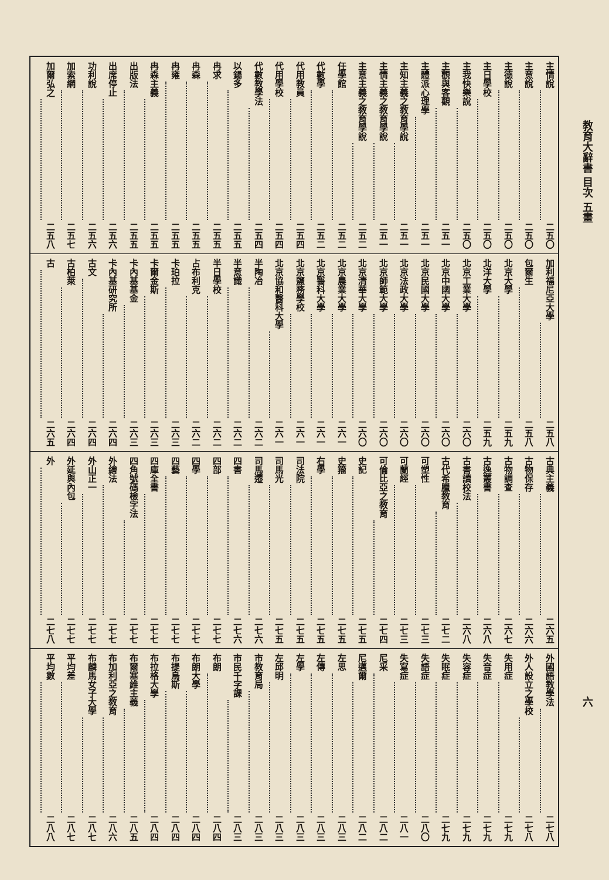教育大辭書 目次 五畫 六
主情說 二五〇
主意說 二五〇
主德說 二五〇
主日學校 二五〇
主我快樂說 二五〇
主觀與客觀 二五一
主體派心理學 二五一
主知主義之教育學說 二五一
主情主義之教育學說 二五一
主意主義之教育學說 二五二
任學館 二五二
代數學 二五二
代用教員 二五四
代用學校 二五四
代數教學法 二五四
以鍚多 二五五
冉求 二五五
冉森 二五五
冉雍 二五五
冉森主義 二五五
出版法 二五五
出席停止 二五六
功利說 二五六
加索網 二五七
加爾弘之 二五八
加利福尼亞大學 二五八
包爾生 二五八
北京大學 二五九
北洋大學 二五九
北京工業大學 二六〇
北京中國大學 二六〇
北京民國大學 二六〇
北京法政大學 二六〇
北京師範大學 二六〇
北京清華大學 二六〇
北京農業大學 二六一
北京醫科大學 二六一
北京鹽務學校 二六一
北京協和醫科大學 二六一
半陶冶 二六二
半意識 二六二
半日學校 二六二
占布利克 二六二
卡珀拉 二六三
卡爾金斯 二六三
卡內基基金 二六三
卡內基研究所 二六四
古文 二六四
古柏萊 二六四
古 二六五
古典主義 二六五
古物保存 二六六
古物調查 二六七
古逸叢書 二六八
古書讀校法 二六八
古代希臘教育 二七二
可塑性 二七三
可蘭經 二七三
可倫比亞之教育 二七四
史記 二七五
史籀 二七五
右學 二七五
司法院 二七五
司馬光 二七五
司馬遷 二七六
四書 二七六
四部 二七七
四學 二七七
四藝 二七七
四庫全書 二七七
四角號碼檢字法 二七七
外繪法 二七七
外山正一 二七七
外延與內包 二七七
外 二七八
外國語教學法 二七八
外人設立之學校 二七八
失用症 二七九
失音症 二七九
失容症 二七九
失眠症 二七九
失語症 二八〇
失寫症 二八一
尼采 二八二
尼邁爾 二八二
左思 二八三
左傳 二八三
左學 二八三
左邱明 二八三
市教育局 二八三
市民千字課 二八三
布朗 二八四
布朗大學 二八四
布提烏斯 二八四
布拉格大學 二八四
布爾塞維主義 二八五
布加利亞之教育 二八六
布麟馬女子大學 二八七
平均差 二八七
平均數 二八八